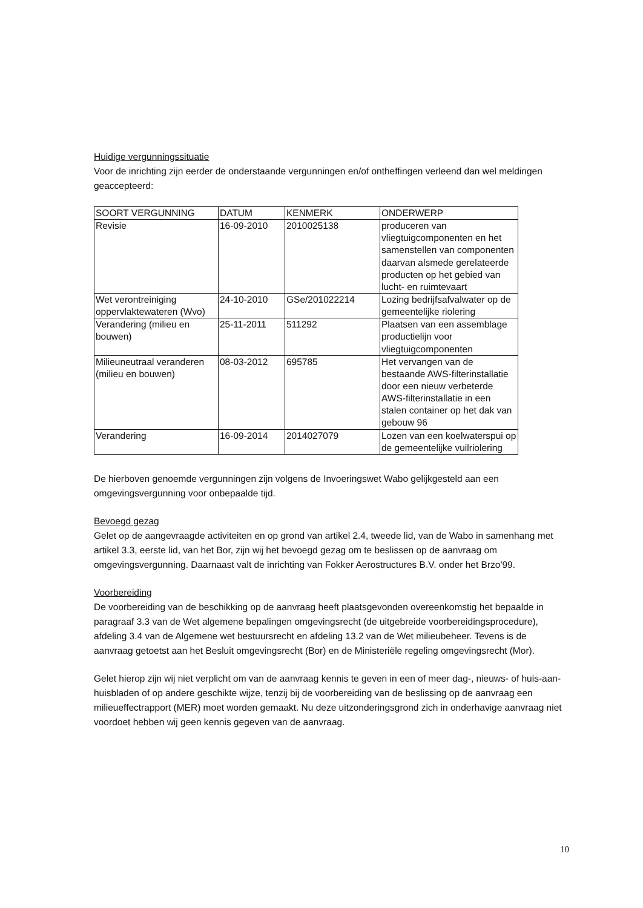Huidige vergunningssituatie
Voor de inrichting zijn eerder de onderstaande vergunningen en/of ontheffingen verleend dan wel meldingen geaccepteerd:
| SOORT VERGUNNING | DATUM | KENMERK | ONDERWERP |
| --- | --- | --- | --- |
| Revisie | 16-09-2010 | 2010025138 | produceren van vliegtuigcomponenten en het samenstellen van componenten daarvan alsmede gerelateerde producten op het gebied van lucht- en ruimtevaart |
| Wet verontreiniging oppervlaktewateren (Wvo) | 24-10-2010 | GSe/201022214 | Lozing bedrijfsafvalwater op de gemeentelijke riolering |
| Verandering (milieu en bouwen) | 25-11-2011 | 511292 | Plaatsen van een assemblage productielijn voor vliegtuigcomponenten |
| Milieuneutraal veranderen (milieu en bouwen) | 08-03-2012 | 695785 | Het vervangen van de bestaande AWS-filterinstallatie door een nieuw verbeterde AWS-filterinstallatie in een stalen container op het dak van gebouw 96 |
| Verandering | 16-09-2014 | 2014027079 | Lozen van een koelwaterspui op de gemeentelijke vuilriolering |
De hierboven genoemde vergunningen zijn volgens de Invoeringswet Wabo gelijkgesteld aan een omgevingsvergunning voor onbepaalde tijd.
Bevoegd gezag
Gelet op de aangevraagde activiteiten en op grond van artikel 2.4, tweede lid, van de Wabo in samenhang met artikel 3.3, eerste lid, van het Bor, zijn wij het bevoegd gezag om te beslissen op de aanvraag om omgevingsvergunning. Daarnaast valt de inrichting van Fokker Aerostructures B.V. onder het Brzo'99.
Voorbereiding
De voorbereiding van de beschikking op de aanvraag heeft plaatsgevonden overeenkomstig het bepaalde in paragraaf 3.3 van de Wet algemene bepalingen omgevingsrecht (de uitgebreide voorbereidingsprocedure), afdeling 3.4 van de Algemene wet bestuursrecht en afdeling 13.2 van de Wet milieubeheer. Tevens is de aanvraag getoetst aan het Besluit omgevingsrecht (Bor) en de Ministeriële regeling omgevingsrecht (Mor).
Gelet hierop zijn wij niet verplicht om van de aanvraag kennis te geven in een of meer dag-, nieuws- of huis-aan-huisbladen of op andere geschikte wijze, tenzij bij de voorbereiding van de beslissing op de aanvraag een milieueffectrapport (MER) moet worden gemaakt. Nu deze uitzonderingsgrond zich in onderhavige aanvraag niet voordoet hebben wij geen kennis gegeven van de aanvraag.
10